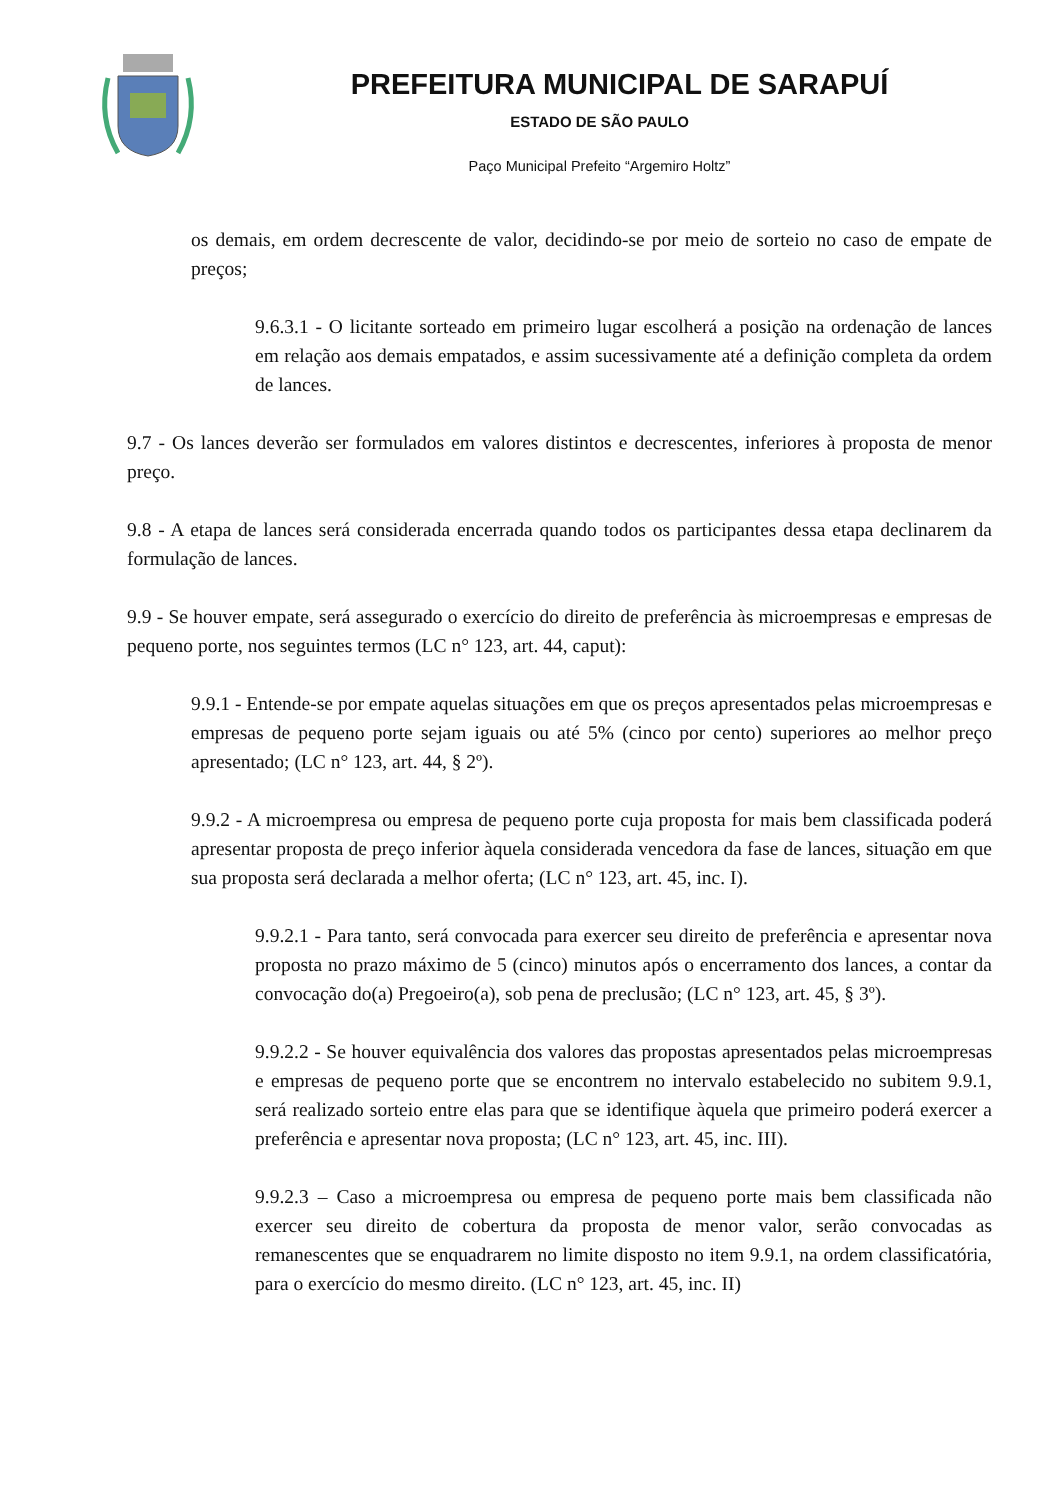PREFEITURA MUNICIPAL DE SARAPUÍ
ESTADO DE SÃO PAULO
Paço Municipal Prefeito “Argemiro Holtz”
os demais, em ordem decrescente de valor, decidindo-se por meio de sorteio no caso de empate de preços;
9.6.3.1 - O licitante sorteado em primeiro lugar escolherá a posição na ordenação de lances em relação aos demais empatados, e assim sucessivamente até a definição completa da ordem de lances.
9.7 - Os lances deverão ser formulados em valores distintos e decrescentes, inferiores à proposta de menor preço.
9.8 - A etapa de lances será considerada encerrada quando todos os participantes dessa etapa declinarem da formulação de lances.
9.9 - Se houver empate, será assegurado o exercício do direito de preferência às microempresas e empresas de pequeno porte, nos seguintes termos (LC n° 123, art. 44, caput):
9.9.1 - Entende-se por empate aquelas situações em que os preços apresentados pelas microempresas e empresas de pequeno porte sejam iguais ou até 5% (cinco por cento) superiores ao melhor preço apresentado; (LC n° 123, art. 44, § 2º).
9.9.2 - A microempresa ou empresa de pequeno porte cuja proposta for mais bem classificada poderá apresentar proposta de preço inferior àquela considerada vencedora da fase de lances, situação em que sua proposta será declarada a melhor oferta; (LC n° 123, art. 45, inc. I).
9.9.2.1 - Para tanto, será convocada para exercer seu direito de preferência e apresentar nova proposta no prazo máximo de 5 (cinco) minutos após o encerramento dos lances, a contar da convocação do(a) Pregoeiro(a), sob pena de preclusão; (LC n° 123, art. 45, § 3º).
9.9.2.2 - Se houver equivalência dos valores das propostas apresentados pelas microempresas e empresas de pequeno porte que se encontrem no intervalo estabelecido no subitem 9.9.1, será realizado sorteio entre elas para que se identifique àquela que primeiro poderá exercer a preferência e apresentar nova proposta; (LC n° 123, art. 45, inc. III).
9.9.2.3 – Caso a microempresa ou empresa de pequeno porte mais bem classificada não exercer seu direito de cobertura da proposta de menor valor, serão convocadas as remanescentes que se enquadrarem no limite disposto no item 9.9.1, na ordem classificatória, para o exercício do mesmo direito. (LC n° 123, art. 45, inc. II)